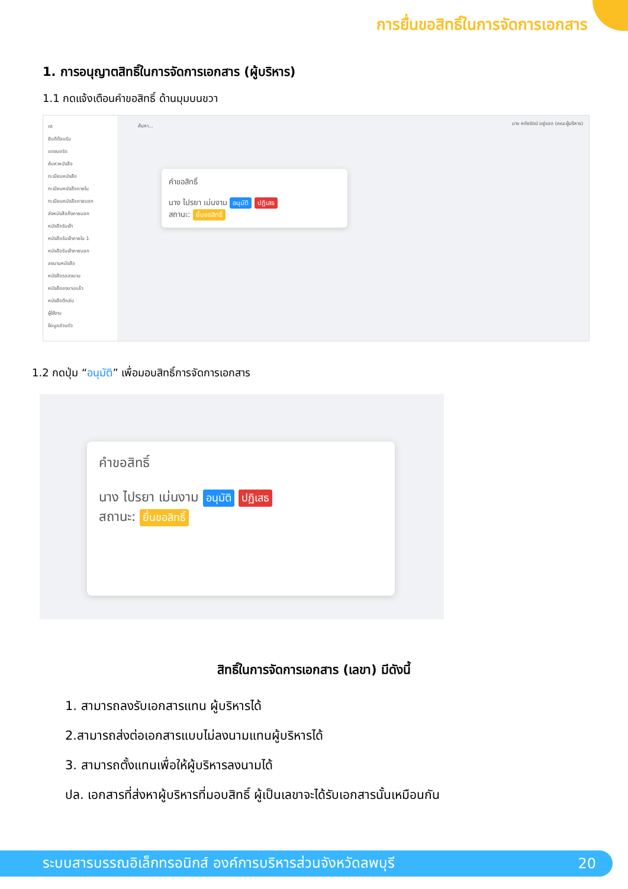การยื่นขอสิทธิ์ในการจัดการเอกสาร
1. การอนุญาตสิทธิ์ในการจัดการเอกสาร (ผู้บริหาร)
1.1 กดแจ้งเตือนคำขอสิทธิ์ ด้านมุมบนขวา
nt
ยินดีต้อนรับ
แดชบอร์ด
ค้นหาหนังสือ
ทะเบียนหนังสือ
ทะเบียนหนังสือภายใน
ทะเบียนหนังสือภายนอก
ส่งหนังสือถึงภายนอก
หนังสือรับเข้า
หนังสือรับเข้าภายใน 1
หนังสือรับเข้าภายนอก
ลงนามหนังสือ
หนังสือรอลงนาม
หนังสือลงนามแล้ว
หนังสือตีกลับ
ผู้ใช้งาน
ข้อมูลส่วนตัว
ค้นหา...
นาง หทัยรัตน์ อยู่รอด (คณะผู้บริหาร)
คำขอสิทธิ์
นาง ไปรยา เม่นงาม อนุมัติ ปฏิเสธ
สถานะ: ยื่นขอสิทธิ์
1.2 กดปุ่ม “อนุมัติ” เพื่อมอบสิทธิ์การจัดการเอกสาร
คำขอสิทธิ์
นาง ไปรยา เม่นงาม อนุมัติ ปฏิเสธ
สถานะ: ยื่นขอสิทธิ์
สิทธิ์ในการจัดการเอกสาร (เลขา) มีดังนี้
1. สามารถลงรับเอกสารแทน ผู้บริหารได้
2.สามารถส่งต่อเอกสารแบบไม่ลงนามแทนผู้บริหารได้
3. สามารถตั้งแทนเพื่อให้ผู้บริหารลงนามได้
ปล. เอกสารที่ส่งหาผู้บริหารที่มอบสิทธิ์ ผู้เป็นเลขาจะได้รับเอกสารนั้นเหมือนกัน
ระบบสารบรรณอิเล็กทรอนิกส์ องค์การบริหารส่วนจังหวัดลพบุรี 20